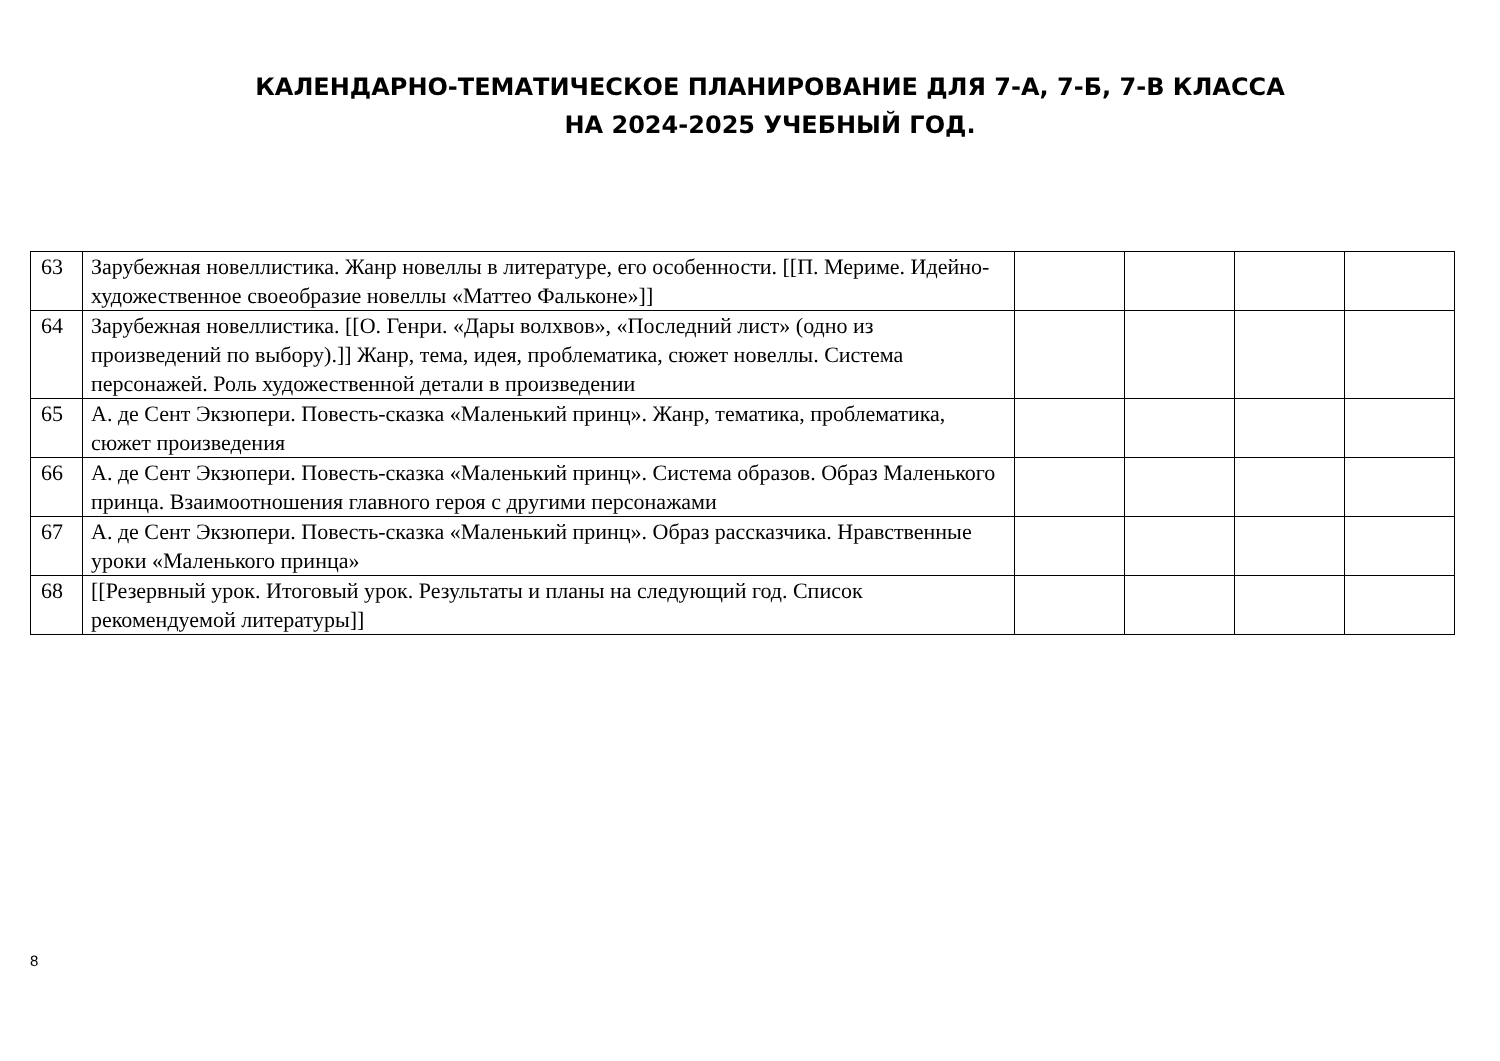КАЛЕНДАРНО-ТЕМАТИЧЕСКОЕ ПЛАНИРОВАНИЕ ДЛЯ 7-А, 7-Б, 7-В КЛАССА
НА 2024-2025 УЧЕБНЫЙ ГОД.
| 63 | Зарубежная новеллистика. Жанр новеллы в литературе, его особенности. [[П. Мериме. Идейно-художественное своеобразие новеллы «Маттео Фальконе»]] | | | | |
| 64 | Зарубежная новеллистика. [[О. Генри. «Дары волхвов», «Последний лист» (одно из произведений по выбору).]] Жанр, тема, идея, проблематика, сюжет новеллы. Система персонажей. Роль художественной детали в произведении | | | | |
| 65 | А. де Сент Экзюпери. Повесть-сказка «Маленький принц». Жанр, тематика, проблематика, сюжет произведения | | | | |
| 66 | А. де Сент Экзюпери. Повесть-сказка «Маленький принц». Система образов. Образ Маленького принца. Взаимоотношения главного героя с другими персонажами | | | | |
| 67 | А. де Сент Экзюпери. Повесть-сказка «Маленький принц». Образ рассказчика. Нравственные уроки «Маленького принца» | | | | |
| 68 | [[Резервный урок. Итоговый урок. Результаты и планы на следующий год. Список рекомендуемой литературы]] | | | | |
8